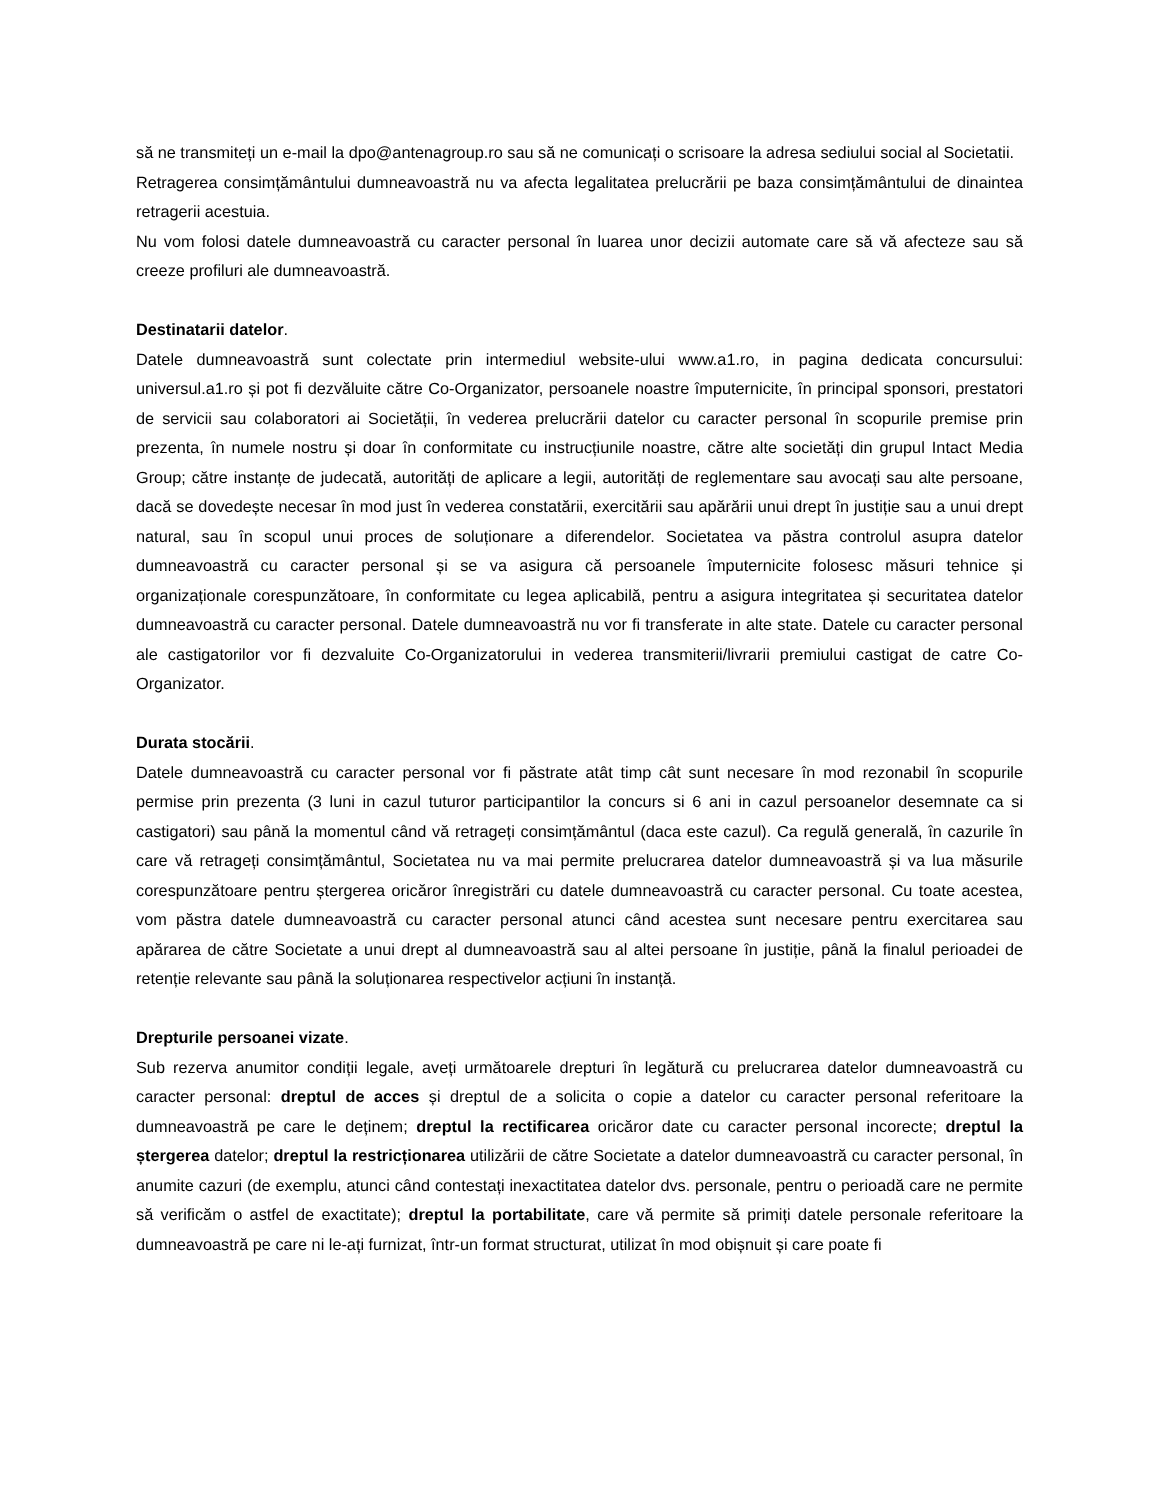să ne transmiteți un e-mail la dpo@antenagroup.ro sau să ne comunicați o scrisoare la adresa sediului social al Societatii.
Retragerea consimțământului dumneavoastră nu va afecta legalitatea prelucrării pe baza consimțământului de dinaintea retragerii acestuia.
Nu vom folosi datele dumneavoastră cu caracter personal în luarea unor decizii automate care să vă afecteze sau să creeze profiluri ale dumneavoastră.
Destinatarii datelor.
Datele dumneavoastră sunt colectate prin intermediul website-ului www.a1.ro, in pagina dedicata concursului: universul.a1.ro și pot fi dezvăluite către Co-Organizator, persoanele noastre împuternicite, în principal sponsori, prestatori de servicii sau colaboratori ai Societății, în vederea prelucrării datelor cu caracter personal în scopurile premise prin prezenta, în numele nostru și doar în conformitate cu instrucțiunile noastre, către alte societăți din grupul Intact Media Group; către instanțe de judecată, autorități de aplicare a legii, autorități de reglementare sau avocați sau alte persoane, dacă se dovedește necesar în mod just în vederea constatării, exercitării sau apărării unui drept în justiție sau a unui drept natural, sau în scopul unui proces de soluționare a diferendelor. Societatea va păstra controlul asupra datelor dumneavoastră cu caracter personal și se va asigura că persoanele împuternicite folosesc măsuri tehnice și organizaționale corespunzătoare, în conformitate cu legea aplicabilă, pentru a asigura integritatea și securitatea datelor dumneavoastră cu caracter personal. Datele dumneavoastră nu vor fi transferate in alte state. Datele cu caracter personal ale castigatorilor vor fi dezvaluite Co-Organizatorului in vederea transmiterii/livrarii premiului castigat de catre Co-Organizator.
Durata stocării.
Datele dumneavoastră cu caracter personal vor fi păstrate atât timp cât sunt necesare în mod rezonabil în scopurile permise prin prezenta (3 luni in cazul tuturor participantilor la concurs si 6 ani in cazul persoanelor desemnate ca si castigatori) sau până la momentul când vă retrageți consimțământul (daca este cazul). Ca regulă generală, în cazurile în care vă retrageți consimțământul, Societatea nu va mai permite prelucrarea datelor dumneavoastră și va lua măsurile corespunzătoare pentru ștergerea oricăror înregistrări cu datele dumneavoastră cu caracter personal. Cu toate acestea, vom păstra datele dumneavoastră cu caracter personal atunci când acestea sunt necesare pentru exercitarea sau apărarea de către Societate a unui drept al dumneavoastră sau al altei persoane în justiție, până la finalul perioadei de retenție relevante sau până la soluționarea respectivelor acțiuni în instanță.
Drepturile persoanei vizate.
Sub rezerva anumitor condiții legale, aveți următoarele drepturi în legătură cu prelucrarea datelor dumneavoastră cu caracter personal: dreptul de acces și dreptul de a solicita o copie a datelor cu caracter personal referitoare la dumneavoastră pe care le deținem; dreptul la rectificarea oricăror date cu caracter personal incorecte; dreptul la ștergerea datelor; dreptul la restricționarea utilizării de către Societate a datelor dumneavoastră cu caracter personal, în anumite cazuri (de exemplu, atunci când contestați inexactitatea datelor dvs. personale, pentru o perioadă care ne permite să verificăm o astfel de exactitate); dreptul la portabilitate, care vă permite să primiți datele personale referitoare la dumneavoastră pe care ni le-ați furnizat, într-un format structurat, utilizat în mod obișnuit și care poate fi